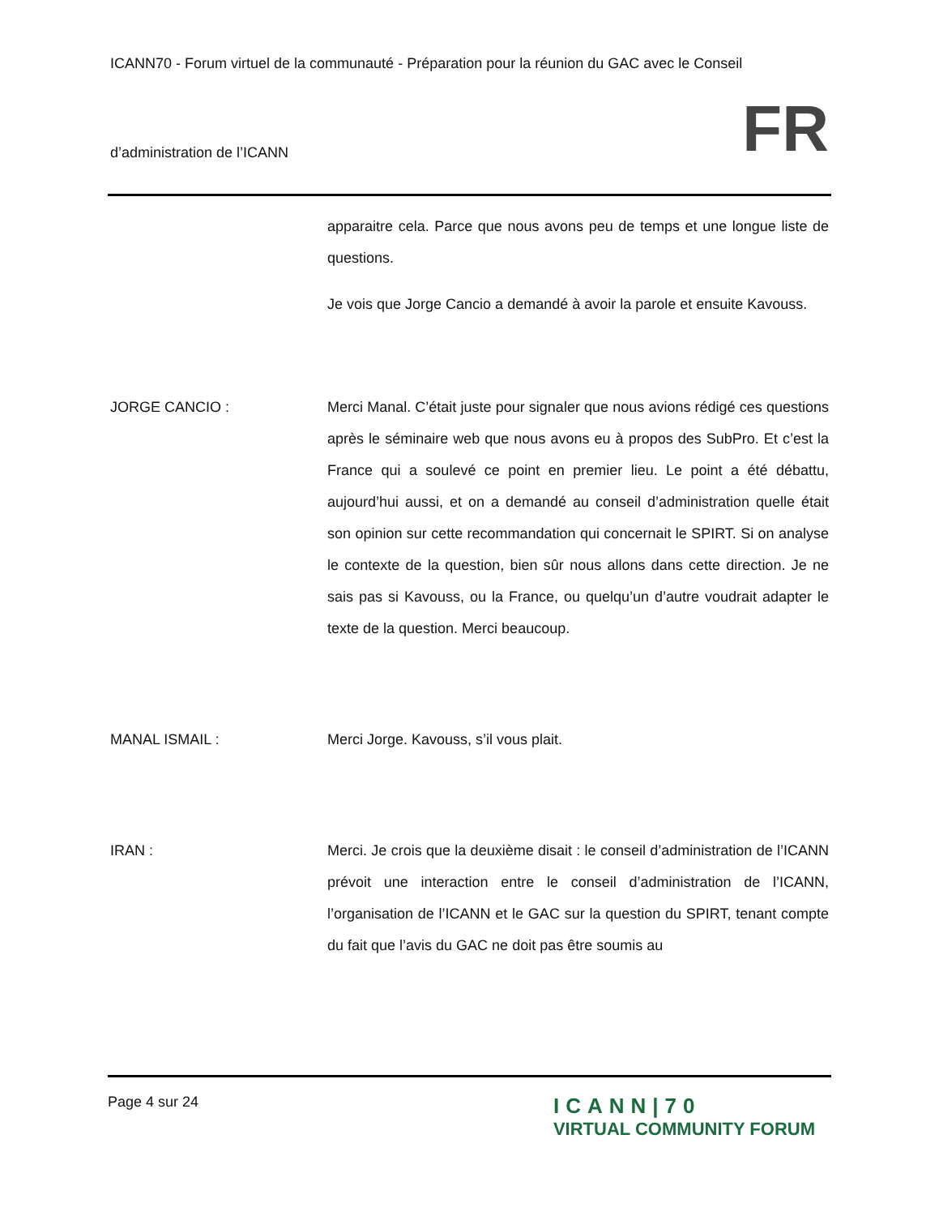ICANN70 - Forum virtuel de la communauté - Préparation pour la réunion du GAC avec le Conseil
d’administration de l’ICANN FR
apparaitre cela. Parce que nous avons peu de temps et une longue liste de questions.
Je vois que Jorge Cancio a demandé à avoir la parole et ensuite Kavouss.
JORGE CANCIO : Merci Manal. C’était juste pour signaler que nous avions rédigé ces questions après le séminaire web que nous avons eu à propos des SubPro. Et c’est la France qui a soulevé ce point en premier lieu. Le point a été débattu, aujourd’hui aussi, et on a demandé au conseil d’administration quelle était son opinion sur cette recommandation qui concernait le SPIRT. Si on analyse le contexte de la question, bien sûr nous allons dans cette direction. Je ne sais pas si Kavouss, ou la France, ou quelqu’un d’autre voudrait adapter le texte de la question. Merci beaucoup.
MANAL ISMAIL : Merci Jorge. Kavouss, s’il vous plait.
IRAN : Merci. Je crois que la deuxième disait : le conseil d’administration de l’ICANN prévoit une interaction entre le conseil d’administration de l’ICANN, l’organisation de l’ICANN et le GAC sur la question du SPIRT, tenant compte du fait que l’avis du GAC ne doit pas être soumis au
Page 4 sur 24
ICANN|70
VIRTUAL COMMUNITY FORUM